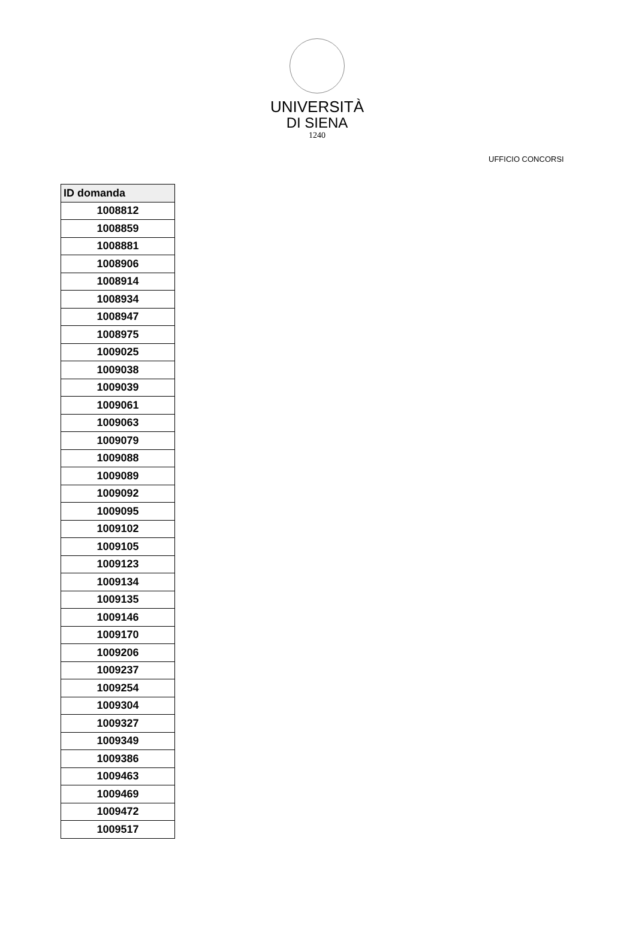UNIVERSITÀ
DI SIENA
1240
UFFICIO CONCORSI
| ID domanda |
| --- |
| 1008812 |
| 1008859 |
| 1008881 |
| 1008906 |
| 1008914 |
| 1008934 |
| 1008947 |
| 1008975 |
| 1009025 |
| 1009038 |
| 1009039 |
| 1009061 |
| 1009063 |
| 1009079 |
| 1009088 |
| 1009089 |
| 1009092 |
| 1009095 |
| 1009102 |
| 1009105 |
| 1009123 |
| 1009134 |
| 1009135 |
| 1009146 |
| 1009170 |
| 1009206 |
| 1009237 |
| 1009254 |
| 1009304 |
| 1009327 |
| 1009349 |
| 1009386 |
| 1009463 |
| 1009469 |
| 1009472 |
| 1009517 |